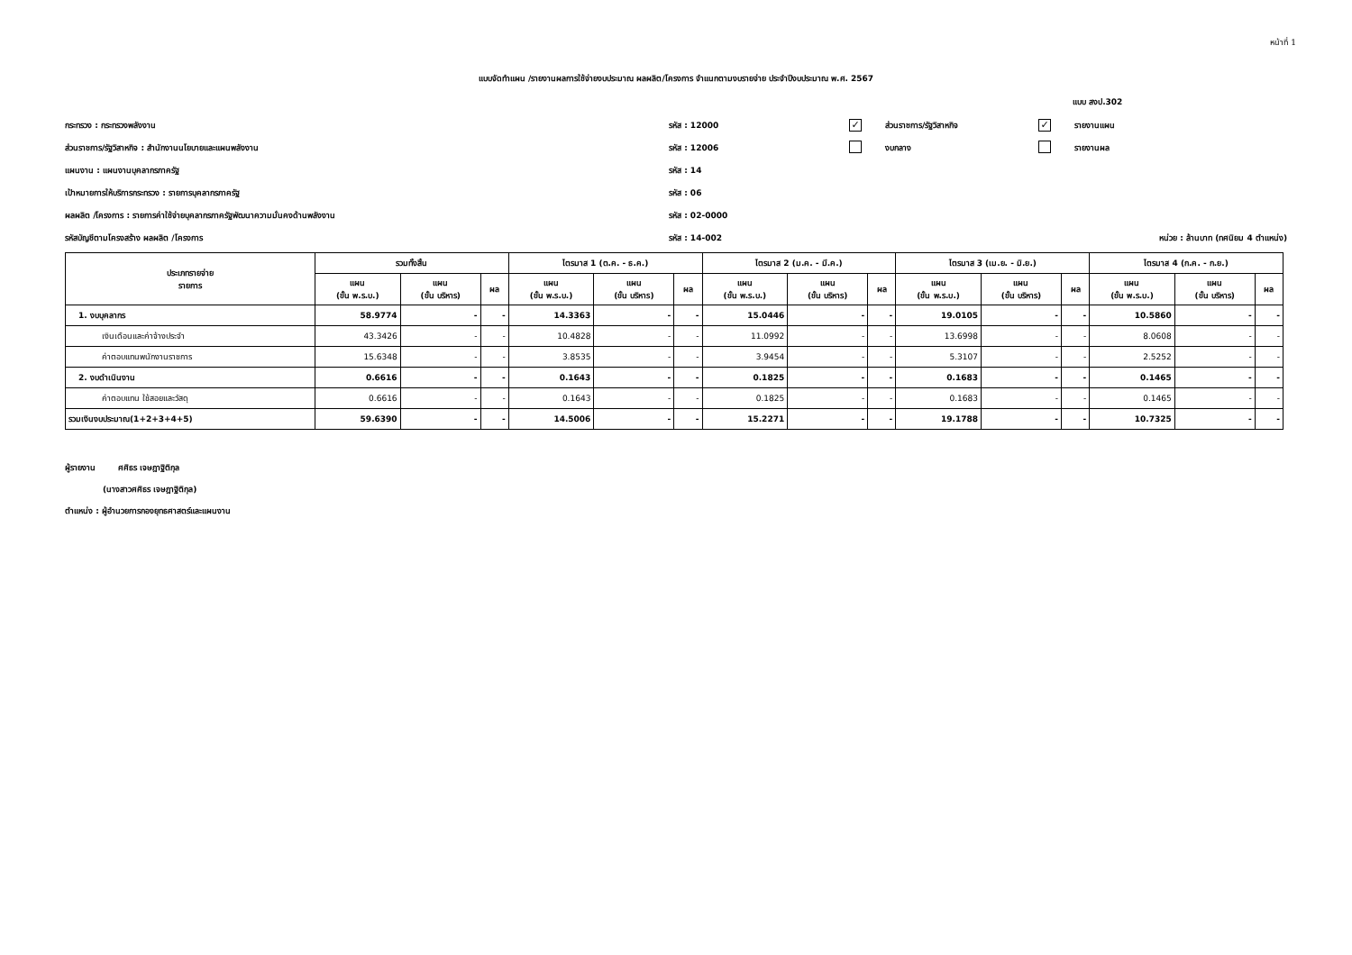หน้าที่ 1
แบบจัดทำแผน /รายงานผลการใช้จ่ายงบประมาณ ผลผลิต/โครงการ จำแนกตามงบรายจ่าย ประจำปีงบประมาณ พ.ศ. 2567
แบบ สงป.302
กระทรวง : กระทรวงพลังงาน รหัส : 12000 ✓ ส่วนราชการ/รัฐวิสาหกิจ ✓ รายงานแผน
ส่วนราชการ/รัฐวิสาหกิจ : สำนักงานนโยบายและแผนพลังงาน รหัส : 12006 งบกลาง รายงานผล
แผนงาน : แผนงานบุคลากรภาครัฐ รหัส : 14
เป้าหมายการให้บริการกระทรวง : รายการบุคลากรภาครัฐ รหัส : 06
ผลผลิต /โครงการ : รายการค่าใช้จ่ายบุคลากรภาครัฐพัฒนาความมั่นคงด้านพลังงาน รหัส : 02-0000
รหัสบัญชีตามโครงสร้าง ผลผลิต /โครงการ รหัส : 14-002 หน่วย : ล้านบาท (ทศนิยม 4 ตำแหน่ง)
| ประเภทรายจ่าย รายการ | รวมทั้งสิ้น | | | ไตรมาส 1 (ต.ค. - ธ.ค.) | | | ไตรมาส 2 (ม.ค. - มี.ค.) | | | ไตรมาส 3 (เม.ย. - มิ.ย.) | | | ไตรมาส 4 (ก.ค. - ก.ย.) | | |
| --- | --- | --- | --- | --- | --- | --- | --- | --- | --- | --- | --- | --- | --- | --- | --- |
| | แผน (ขั้น พ.ร.บ.) | แผน (ขั้น บริหาร) | ผล | แผน (ขั้น พ.ร.บ.) | แผน (ขั้น บริหาร) | ผล | แผน (ขั้น พ.ร.บ.) | แผน (ขั้น บริหาร) | ผล | แผน (ขั้น พ.ร.บ.) | แผน (ขั้น บริหาร) | ผล | แผน (ขั้น พ.ร.บ.) | แผน (ขั้น บริหาร) | ผล |
| 1. งบบุคลากร | 58.9774 | - | - | 14.3363 | - | - | 15.0446 | - | - | 19.0105 | - | - | 10.5860 | - | - |
| เงินเดือนและค่าจ้างประจำ | 43.3426 | - | - | 10.4828 | - | - | 11.0992 | - | - | 13.6998 | - | - | 8.0608 | - | - |
| ค่าตอบแทนพนักงานราชการ | 15.6348 | - | - | 3.8535 | - | - | 3.9454 | - | - | 5.3107 | - | - | 2.5252 | - | - |
| 2. งบดำเนินงาน | 0.6616 | - | - | 0.1643 | - | - | 0.1825 | - | - | 0.1683 | - | - | 0.1465 | - | - |
| ค่าตอบแทน ใช้สอยและวัสดุ | 0.6616 | - | - | 0.1643 | - | - | 0.1825 | - | - | 0.1683 | - | - | 0.1465 | - | - |
| รวมเงินงบประมาณ(1+2+3+4+5) | 59.6390 | - | - | 14.5006 | - | - | 15.2271 | - | - | 19.1788 | - | - | 10.7325 | - | - |
ผู้รายงาน ศศิธร เจษฎาฐิติกุล
(นางสาวศศิธร เจษฎาฐิติกุล)
ตำแหน่ง : ผู้อำนวยการกองยุทธศาสตร์และแผนงาน